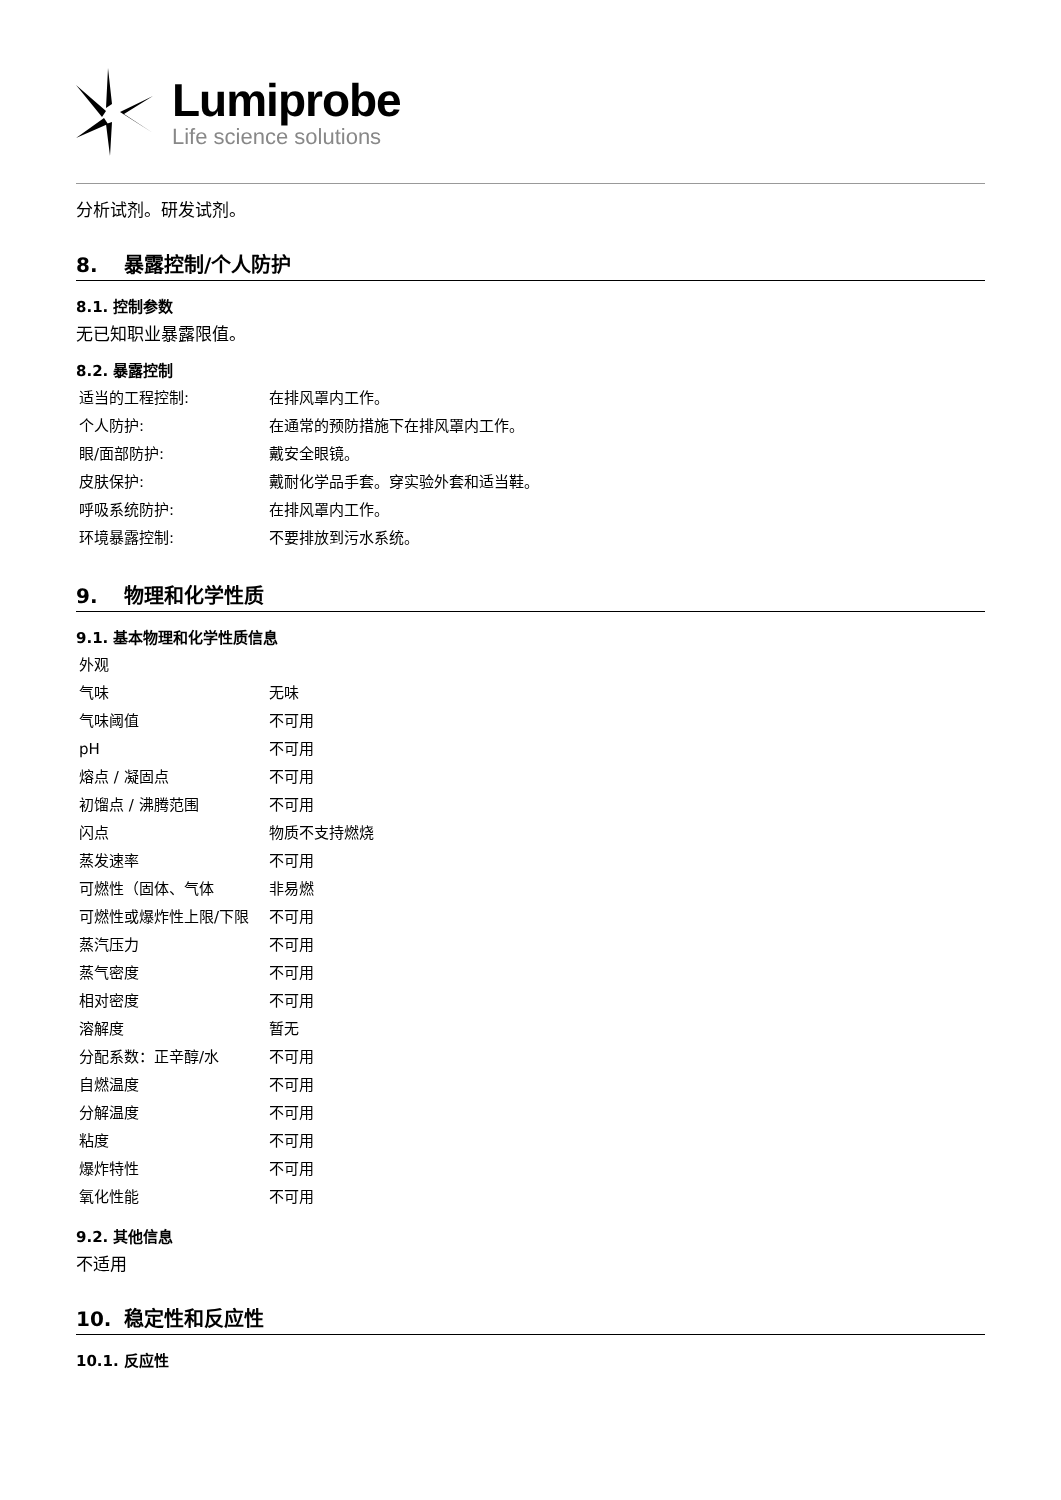Lumiprobe
Life science solutions
分析试剂。研发试剂。
8. 暴露控制/个人防护
8.1. 控制参数
无已知职业暴露限值。
8.2. 暴露控制
| 适当的工程控制: | 在排风罩内工作。 |
| 个人防护: | 在通常的预防措施下在排风罩内工作。 |
| 眼/面部防护: | 戴安全眼镜。 |
| 皮肤保护: | 戴耐化学品手套。穿实验外套和适当鞋。 |
| 呼吸系统防护: | 在排风罩内工作。 |
| 环境暴露控制: | 不要排放到污水系统。 |
9. 物理和化学性质
9.1. 基本物理和化学性质信息
| 外观 | |
| 气味 | 无味 |
| 气味阈值 | 不可用 |
| pH | 不可用 |
| 熔点 / 凝固点 | 不可用 |
| 初馏点 / 沸腾范围 | 不可用 |
| 闪点 | 物质不支持燃烧 |
| 蒸发速率 | 不可用 |
| 可燃性（固体、气体 | 非易燃 |
| 可燃性或爆炸性上限/下限 | 不可用 |
| 蒸汽压力 | 不可用 |
| 蒸气密度 | 不可用 |
| 相对密度 | 不可用 |
| 溶解度 | 暂无 |
| 分配系数：正辛醇/水 | 不可用 |
| 自燃温度 | 不可用 |
| 分解温度 | 不可用 |
| 粘度 | 不可用 |
| 爆炸特性 | 不可用 |
| 氧化性能 | 不可用 |
9.2. 其他信息
不适用
10. 稳定性和反应性
10.1. 反应性